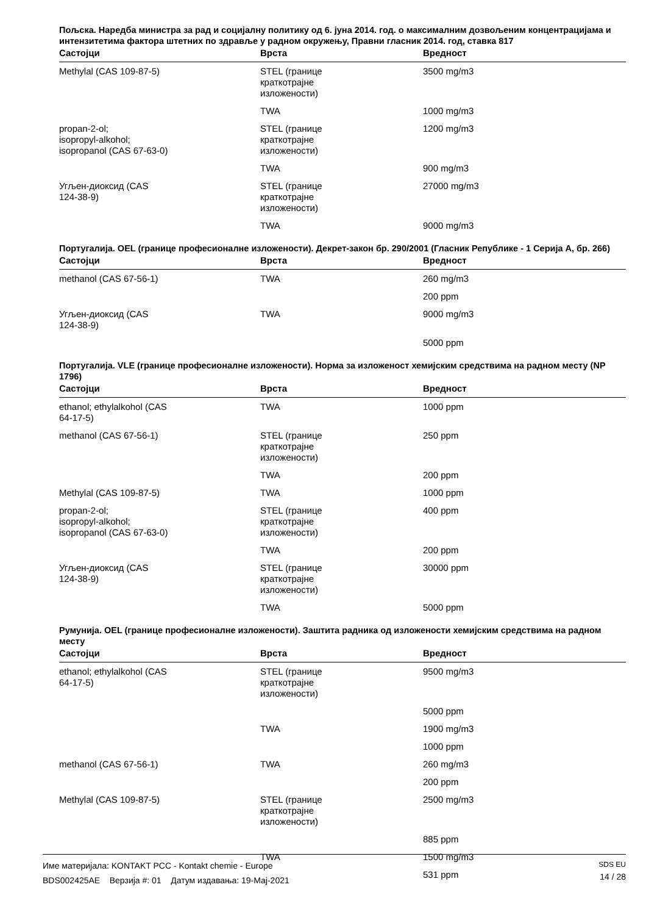Пољска. Наредба министра за рад и социјалну политику од 6. јуна 2014. год. о максималним дозвољеним концентрацијама и интензитетима фактора штетних по здравље у радном окружењу, Правни гласник 2014. год, ставка 817
| Састојци | Врста | Вредност |
| --- | --- | --- |
| Methylal (CAS 109-87-5) | STEL (границе краткотрајне изложености) | 3500 mg/m3 |
| | TWA | 1000 mg/m3 |
| propan-2-ol; isopropyl-alkohol; isopropanol (CAS 67-63-0) | STEL (границе краткотрајне изложености) | 1200 mg/m3 |
| | TWA | 900 mg/m3 |
| Угљен-диоксид (CAS 124-38-9) | STEL (границе краткотрајне изложености) | 27000 mg/m3 |
| | TWA | 9000 mg/m3 |
Португалија. OEL (границе професионалне изложености). Декрет-закон бр. 290/2001 (Гласник Републике - 1 Серија А, бр. 266)
| Састојци | Врста | Вредност |
| --- | --- | --- |
| methanol (CAS 67-56-1) | TWA | 260 mg/m3 |
| | | 200 ppm |
| Угљен-диоксид (CAS 124-38-9) | TWA | 9000 mg/m3 |
| | | 5000 ppm |
Португалија. VLE (границе професионалне изложености). Норма за изложеност хемијским средствима на радном месту (NP 1796)
| Састојци | Врста | Вредност |
| --- | --- | --- |
| ethanol; ethylalkohol (CAS 64-17-5) | TWA | 1000 ppm |
| methanol (CAS 67-56-1) | STEL (границе краткотрајне изложености) | 250 ppm |
| | TWA | 200 ppm |
| Methylal (CAS 109-87-5) | TWA | 1000 ppm |
| propan-2-ol; isopropyl-alkohol; isopropanol (CAS 67-63-0) | STEL (границе краткотрајне изложености) | 400 ppm |
| | TWA | 200 ppm |
| Угљен-диоксид (CAS 124-38-9) | STEL (границе краткотрајне изложености) | 30000 ppm |
| | TWA | 5000 ppm |
Румунија. OEL (границе професионалне изложености). Заштита радника од изложености хемијским средствима на радном месту
| Састојци | Врста | Вредност |
| --- | --- | --- |
| ethanol; ethylalkohol (CAS 64-17-5) | STEL (границе краткотрајне изложености) | 9500 mg/m3 |
| | | 5000 ppm |
| | TWA | 1900 mg/m3 |
| | | 1000 ppm |
| methanol (CAS 67-56-1) | TWA | 260 mg/m3 |
| | | 200 ppm |
| Methylal (CAS 109-87-5) | STEL (границе краткотрајне изложености) | 2500 mg/m3 |
| | | 885 ppm |
| | TWA | 1500 mg/m3 |
| | | 531 ppm |
Име материјала: KONTAKT PCC - Kontakt chemie - Europe
BDS002425AE Верзија #: 01 Датум издавања: 19-Мај-2021
SDS EU
14 / 28